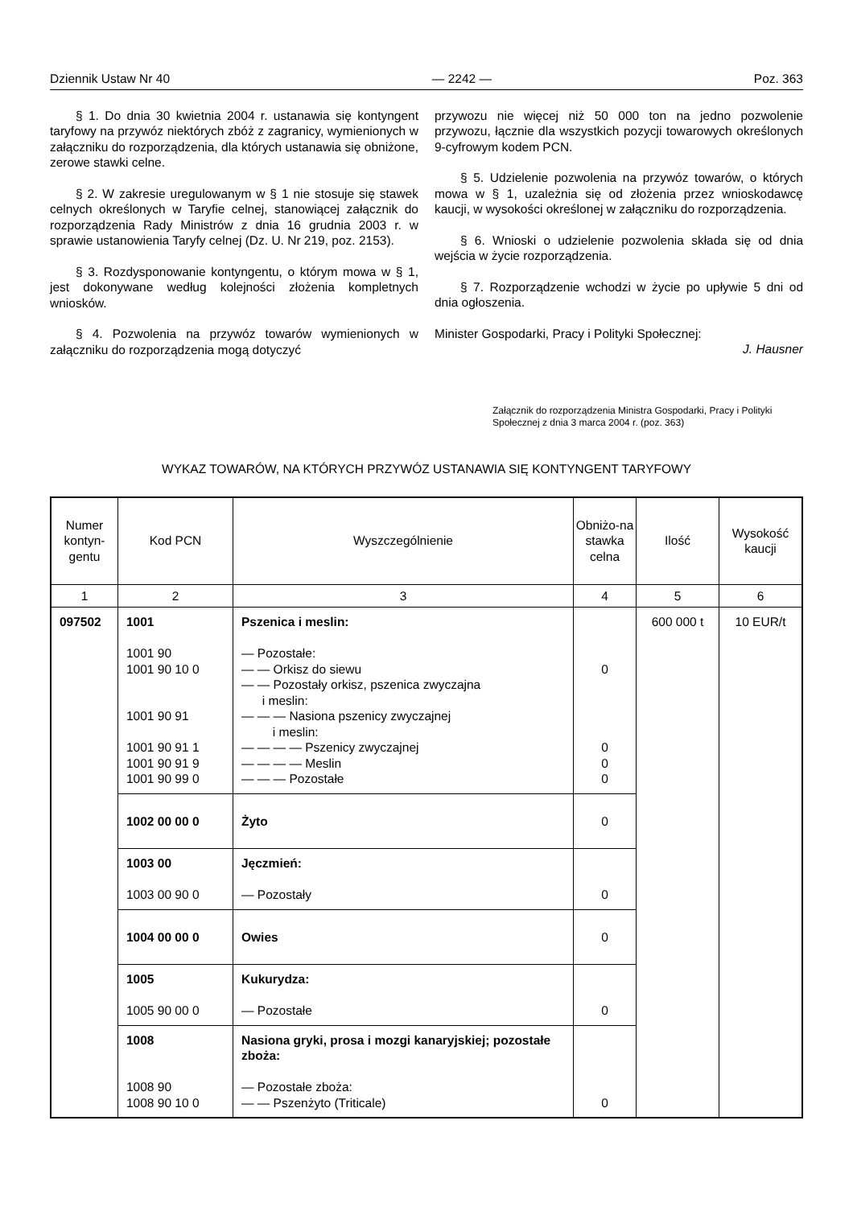Dziennik Ustaw Nr 40 — 2242 — Poz. 363
§ 1. Do dnia 30 kwietnia 2004 r. ustanawia się kontyngent taryfowy na przywóz niektórych zbóż z zagranicy, wymienionych w załączniku do rozporządzenia, dla których ustanawia się obniżone, zerowe stawki celne.
§ 2. W zakresie uregulowanym w § 1 nie stosuje się stawek celnych określonych w Taryfie celnej, stanowiącej załącznik do rozporządzenia Rady Ministrów z dnia 16 grudnia 2003 r. w sprawie ustanowienia Taryfy celnej (Dz. U. Nr 219, poz. 2153).
§ 3. Rozdysponowanie kontyngentu, o którym mowa w § 1, jest dokonywane według kolejności złożenia kompletnych wniosków.
§ 4. Pozwolenia na przywóz towarów wymienionych w załączniku do rozporządzenia mogą dotyczyć
przywozu nie więcej niż 50 000 ton na jedno pozwolenie przywozu, łącznie dla wszystkich pozycji towarowych określonych 9-cyfrowym kodem PCN.
§ 5. Udzielenie pozwolenia na przywóz towarów, o których mowa w § 1, uzależnia się od złożenia przez wnioskodawcę kaucji, w wysokości określonej w załączniku do rozporządzenia.
§ 6. Wnioski o udzielenie pozwolenia składa się od dnia wejścia w życie rozporządzenia.
§ 7. Rozporządzenie wchodzi w życie po upływie 5 dni od dnia ogłoszenia.
Minister Gospodarki, Pracy i Polityki Społecznej:
J. Hausner
Załącznik do rozporządzenia Ministra Gospodarki, Pracy i Polityki Społecznej z dnia 3 marca 2004 r. (poz. 363)
WYKAZ TOWARÓW, NA KTÓRYCH PRZYWÓZ USTANAWIA SIĘ KONTYNGENT TARYFOWY
| Numer kontyn-gentu | Kod PCN | Wyszczególnienie | Obniżo-na stawka celna | Ilość | Wysokość kaucji |
| --- | --- | --- | --- | --- | --- |
| 1 | 2 | 3 | 4 | 5 | 6 |
| 097502 | 1001 1001 90 1001 90 10 0 1001 90 91 1001 90 91 1 1001 90 91 9 1001 90 99 0 | Pszenica i meslin: — Pozostałe: — — Orkisz do siewu — — Pozostały orkisz, pszenica zwyczajna i meslin: — — — Nasiona pszenicy zwyczajnej i meslin: — — — — Pszenicy zwyczajnej — — — — Meslin — — — Pozostałe | 0 0 0 0 | 600 000 t | 10 EUR/t |
| | 1002 00 00 0 | Żyto | 0 | | |
| | 1003 00 1003 00 90 0 | Jęczmień: — Pozostały | 0 | | |
| | 1004 00 00 0 | Owies | 0 | | |
| | 1005 1005 90 00 0 | Kukurydza: — Pozostałe | 0 | | |
| | 1008 1008 90 1008 90 10 0 | Nasiona gryki, prosa i mozgi kanaryjskiej; pozostałe zboża: — Pozostałe zboża: — — Pszenżyto (Triticale) | 0 | | |